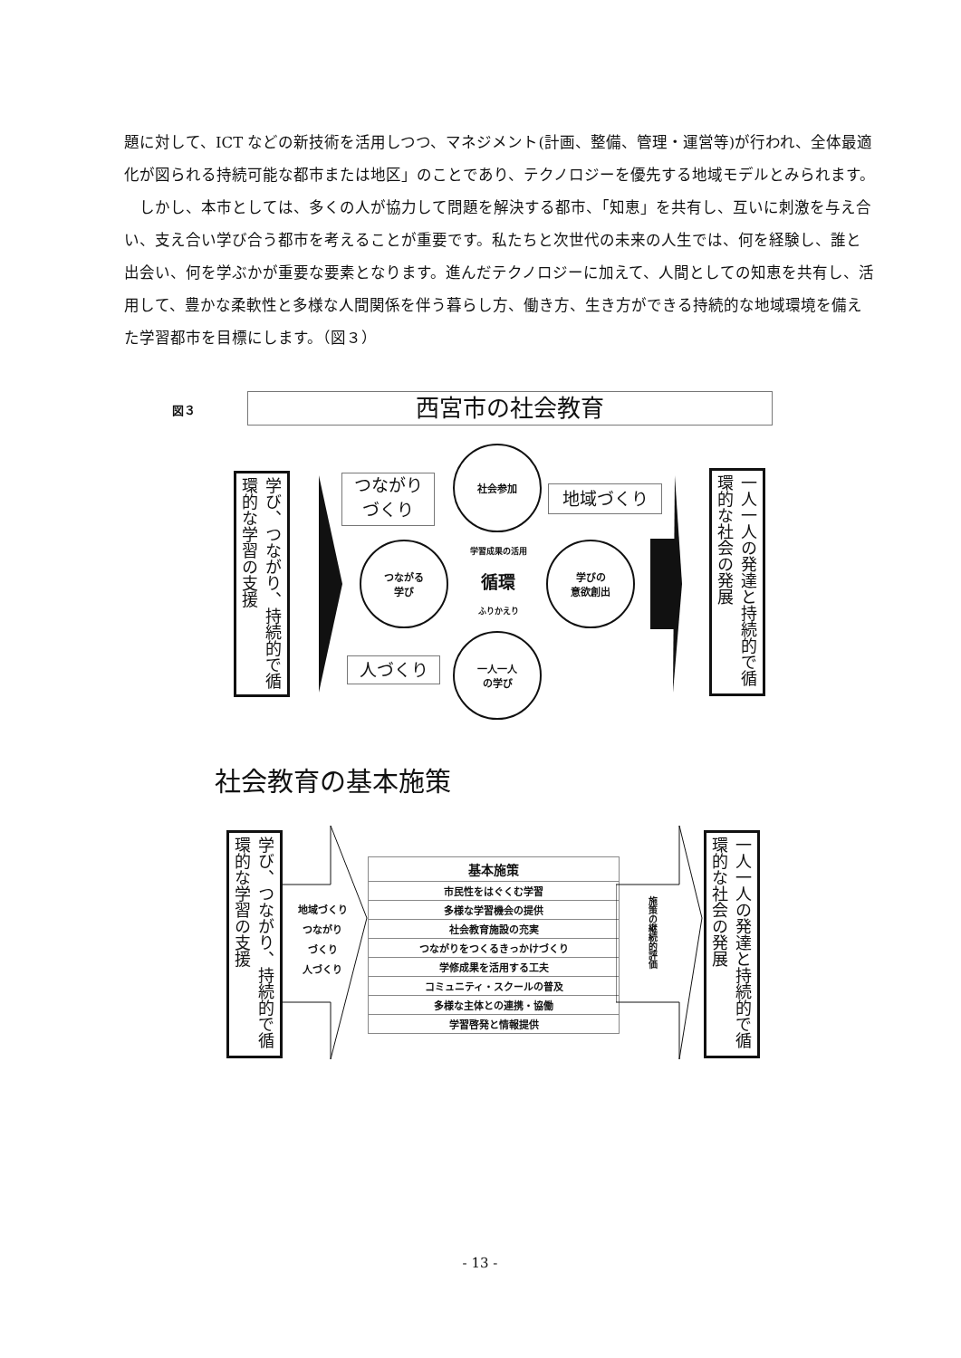題に対して、ICT などの新技術を活用しつつ、マネジメント(計画、整備、管理・運営等)が行われ、全体最適化が図られる持続可能な都市または地区」のことであり、テクノロジーを優先する地域モデルとみられます。
　しかし、本市としては、多くの人が協力して問題を解決する都市、「知恵」を共有し、互いに刺激を与え合い、支え合い学び合う都市を考えることが重要です。私たちと次世代の未来の人生では、何を経験し、誰と出会い、何を学ぶかが重要な要素となります。進んだテクノロジーに加えて、人間としての知恵を共有し、活用して、豊かな柔軟性と多様な人間関係を伴う暮らし方、働き方、生き方ができる持続的な地域環境を備えた学習都市を目標にします。（図３）
図３ 西宮市の社会教育
学び、つながり、持続的で循環的な学習の支援
つながり
づくり
社会参加
地域づくり
つながる
学び
学習成果の活用
循環
ふりかえり
学びの
意欲創出
人づくり
一人一人
の学び
一人一人の発達と持続的で循環的な社会の発展
社会教育の基本施策
学び、つながり、持続的で循環的な学習の支援
地域づくり
つながり
づくり
人づくり
| 基本施策 |
| 市民性をはぐくむ学習 |
| 多様な学習機会の提供 |
| 社会教育施設の充実 |
| つながりをつくるきっかけづくり |
| 学修成果を活用する工夫 |
| コミュニティ・スクールの普及 |
| 多様な主体との連携・協働 |
| 学習啓発と情報提供 |
施策の継続的評価
一人一人の発達と持続的で循環的な社会の発展
- 13 -